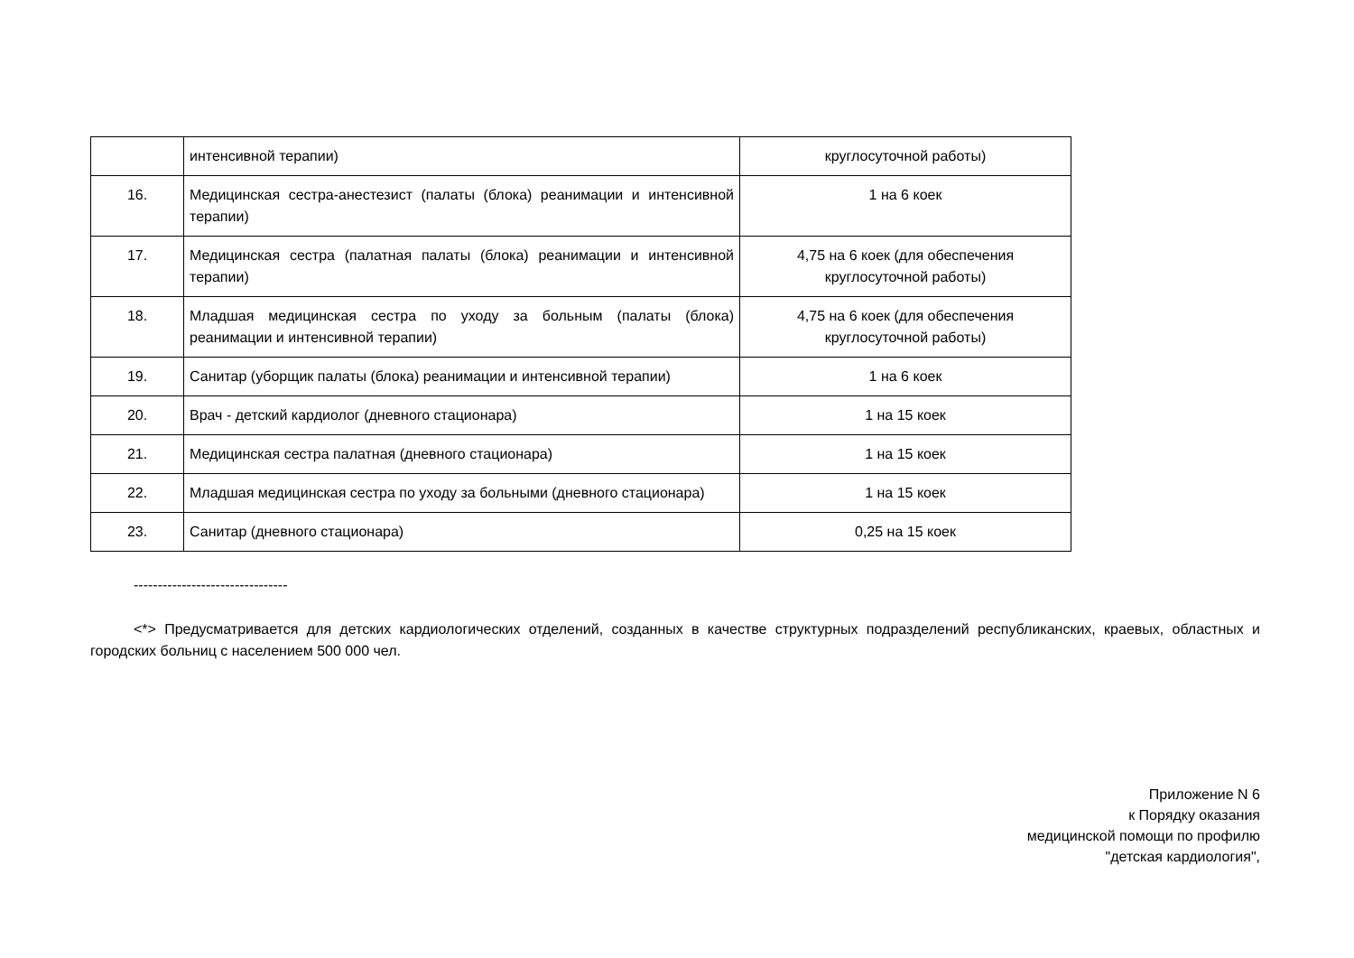| | интенсивной терапии) | круглосуточной работы) |
| 16. | Медицинская сестра-анестезист (палаты (блока) реанимации и интенсивной терапии) | 1 на 6 коек |
| 17. | Медицинская сестра (палатная палаты (блока) реанимации и интенсивной терапии) | 4,75 на 6 коек (для обеспечения круглосуточной работы) |
| 18. | Младшая медицинская сестра по уходу за больным (палаты (блока) реанимации и интенсивной терапии) | 4,75 на 6 коек (для обеспечения круглосуточной работы) |
| 19. | Санитар (уборщик палаты (блока) реанимации и интенсивной терапии) | 1 на 6 коек |
| 20. | Врач - детский кардиолог (дневного стационара) | 1 на 15 коек |
| 21. | Медицинская сестра палатная (дневного стационара) | 1 на 15 коек |
| 22. | Младшая медицинская сестра по уходу за больными (дневного стационара) | 1 на 15 коек |
| 23. | Санитар (дневного стационара) | 0,25 на 15 коек |
--------------------------------
<*> Предусматривается для детских кардиологических отделений, созданных в качестве структурных подразделений республиканских, краевых, областных и городских больниц с населением 500 000 чел.
Приложение N 6
к Порядку оказания
медицинской помощи по профилю
"детская кардиология",